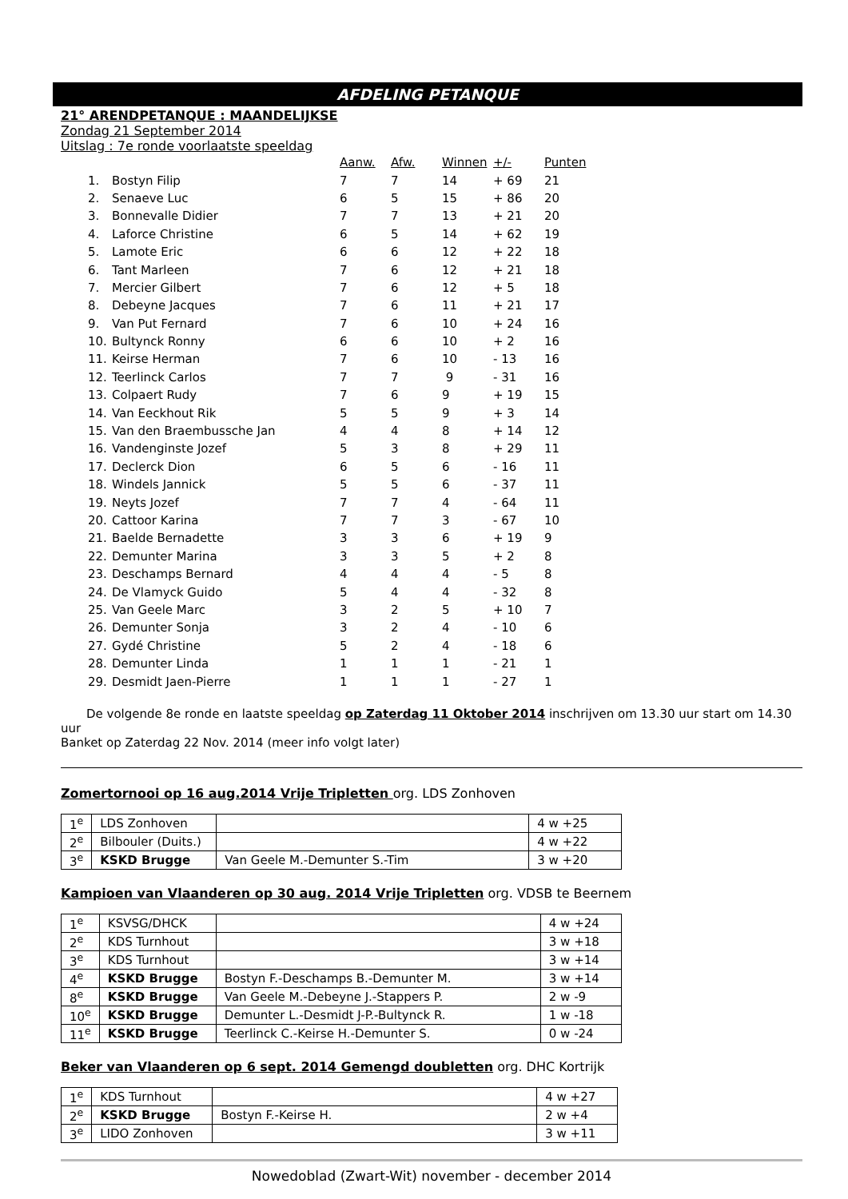AFDELING PETANQUE
21° ARENDPETANQUE : MAANDELIJKSE
Zondag 21 September 2014
Uitslag : 7e ronde voorlaatste speeldag
| | | Aanw. | Afw. | Winnen | +/- | Punten |
| --- | --- | --- | --- | --- | --- | --- |
| 1. | Bostyn Filip | 7 | 7 | 14 | + 69 | 21 |
| 2. | Senaeve Luc | 6 | 5 | 15 | + 86 | 20 |
| 3. | Bonnevalle Didier | 7 | 7 | 13 | + 21 | 20 |
| 4. | Laforce Christine | 6 | 5 | 14 | + 62 | 19 |
| 5. | Lamote Eric | 6 | 6 | 12 | + 22 | 18 |
| 6. | Tant Marleen | 7 | 6 | 12 | + 21 | 18 |
| 7. | Mercier Gilbert | 7 | 6 | 12 | + 5 | 18 |
| 8. | Debeyne Jacques | 7 | 6 | 11 | + 21 | 17 |
| 9. | Van Put Fernard | 7 | 6 | 10 | + 24 | 16 |
| 10. | Bultynck Ronny | 6 | 6 | 10 | + 2 | 16 |
| 11. | Keirse Herman | 7 | 6 | 10 | - 13 | 16 |
| 12. | Teerlinck Carlos | 7 | 7 | 9 | - 31 | 16 |
| 13. | Colpaert Rudy | 7 | 6 | 9 | + 19 | 15 |
| 14. | Van Eeckhout Rik | 5 | 5 | 9 | + 3 | 14 |
| 15. | Van den Braembussche Jan | 4 | 4 | 8 | + 14 | 12 |
| 16. | Vandenginste Jozef | 5 | 3 | 8 | + 29 | 11 |
| 17. | Declerck Dion | 6 | 5 | 6 | - 16 | 11 |
| 18. | Windels Jannick | 5 | 5 | 6 | - 37 | 11 |
| 19. | Neyts Jozef | 7 | 7 | 4 | - 64 | 11 |
| 20. | Cattoor Karina | 7 | 7 | 3 | - 67 | 10 |
| 21. | Baelde Bernadette | 3 | 3 | 6 | + 19 | 9 |
| 22. | Demunter Marina | 3 | 3 | 5 | + 2 | 8 |
| 23. | Deschamps Bernard | 4 | 4 | 4 | - 5 | 8 |
| 24. | De Vlamyck Guido | 5 | 4 | 4 | - 32 | 8 |
| 25. | Van Geele Marc | 3 | 2 | 5 | + 10 | 7 |
| 26. | Demunter Sonja | 3 | 2 | 4 | - 10 | 6 |
| 27. | Gydé Christine | 5 | 2 | 4 | - 18 | 6 |
| 28. | Demunter Linda | 1 | 1 | 1 | - 21 | 1 |
| 29. | Desmidt Jaen-Pierre | 1 | 1 | 1 | - 27 | 1 |
De volgende 8e ronde en laatste speeldag op Zaterdag 11 Oktober 2014 inschrijven om 13.30 uur start om 14.30 uur
Banket op Zaterdag 22 Nov. 2014 (meer info volgt later)
Zomertornooi op 16 aug.2014 Vrije Tripletten org. LDS Zonhoven
| 1<sup>e</sup> | LDS Zonhoven | | 4 w +25 |
| 2<sup>e</sup> | Bilbouler (Duits.) | | 4 w +22 |
| 3<sup>e</sup> | KSKD Brugge | Van Geele M.-Demunter S.-Tim | 3 w +20 |
Kampioen van Vlaanderen op 30 aug. 2014 Vrije Tripletten org. VDSB te Beernem
| 1<sup>e</sup> | KSVSG/DHCK | | 4 w +24 |
| 2<sup>e</sup> | KDS Turnhout | | 3 w +18 |
| 3<sup>e</sup> | KDS Turnhout | | 3 w +14 |
| 4<sup>e</sup> | KSKD Brugge | Bostyn F.-Deschamps B.-Demunter M. | 3 w +14 |
| 8<sup>e</sup> | KSKD Brugge | Van Geele M.-Debeyne J.-Stappers P. | 2 w -9 |
| 10<sup>e</sup> | KSKD Brugge | Demunter L.-Desmidt J-P.-Bultynck R. | 1 w -18 |
| 11<sup>e</sup> | KSKD Brugge | Teerlinck C.-Keirse H.-Demunter S. | 0 w -24 |
Beker van Vlaanderen op 6 sept. 2014 Gemengd doubletten org. DHC Kortrijk
| 1<sup>e</sup> | KDS Turnhout | | 4 w +27 |
| 2<sup>e</sup> | KSKD Brugge | Bostyn F.-Keirse H. | 2 w +4 |
| 3<sup>e</sup> | LIDO Zonhoven | | 3 w +11 |
Nowedoblad (Zwart-Wit) november - december 2014